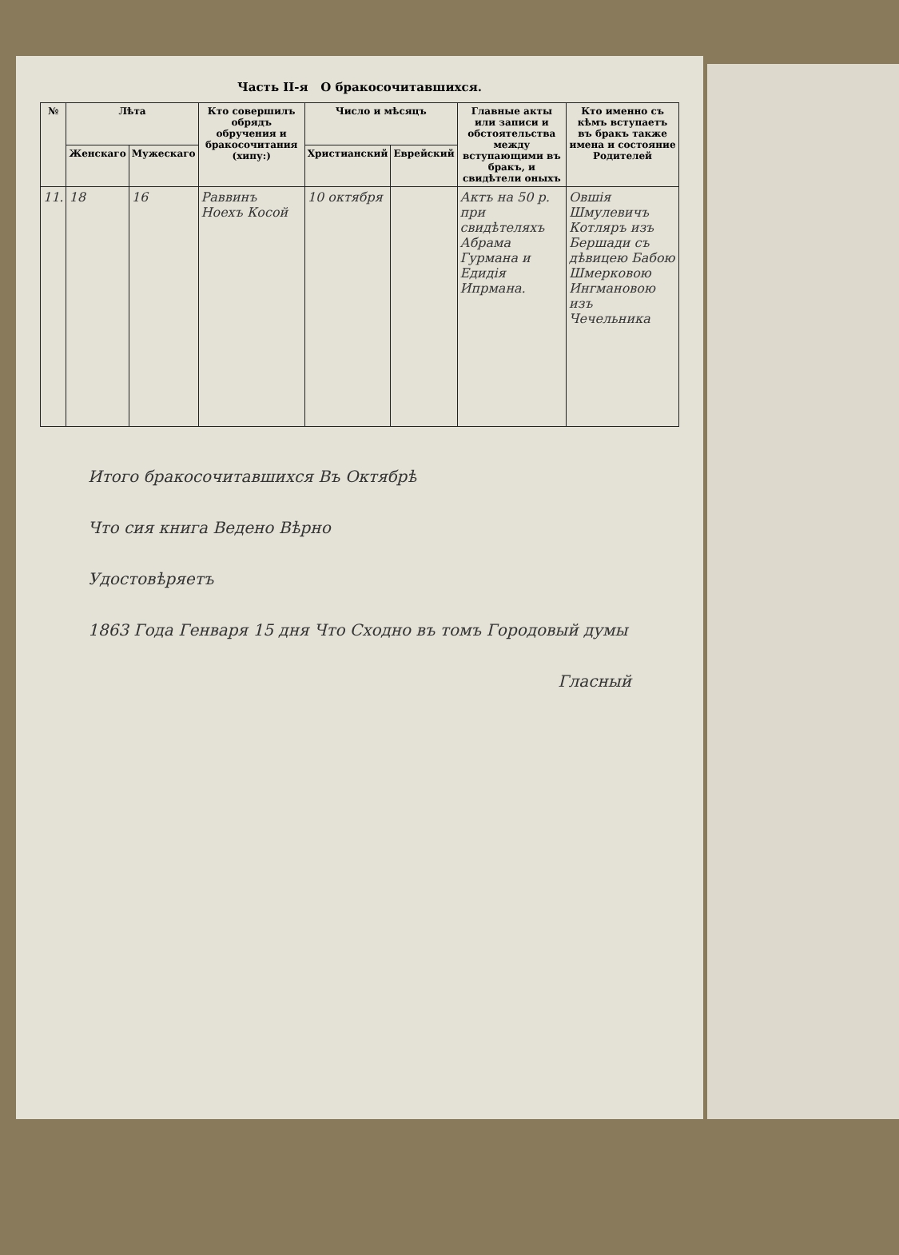Часть II-я О бракосочитавшихся.
| № | Лѣта | | Кто совершилъ обрядъ обручения и бракосочитания (хипу:) | Число и мѣсяцъ | | Главные акты или записи и обстоятельства между вступающими въ бракъ, и свидѣтели оныхъ | Кто именно съ кѣмъ вступаетъ въ бракъ также имена и состояние Родителей |
| --- | --- | --- | --- | --- | --- | --- | --- |
| | Женскаго | Мужескаго | | Христианский | Еврейский | | |
| 11. | 18 | 16 | Раввинъ Ноехъ Косой | 10 октября | | Актъ на 50 р. при свидѣтеляхъ Абрама Гурмана и Едидія Ипрмана. | Овшія Шмулевичъ Котляръ изъ Бершади съ дѣвицею Бабою Шмерковою Ингмановою изъ Чечельника |
Итого бракосочитавшихся Въ Октябрѣ
Что сия книга Ведено Вѣрно
Удостовѣряетъ
1863 Года Генваря 15 дня Что Сходно въ томъ Городовый думы
Гласный